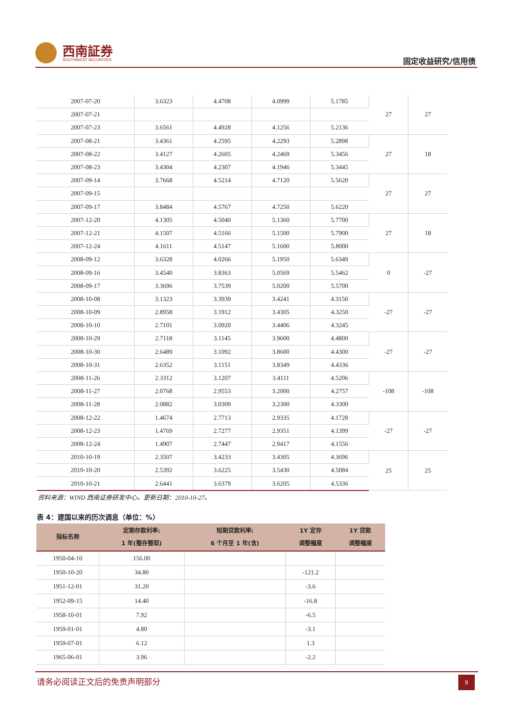西南証券
SOUTHWEST SECURITIES 固定收益研究/信用债
| 2007-07-20 | 3.6323 | 4.4708 | 4.0999 | 5.1785 | 27 | 27 |
| 2007-07-21 | | | | | | |
| 2007-07-23 | 3.6561 | 4.4928 | 4.1256 | 5.2136 | | |
| 2007-08-21 | 3.4361 | 4.2595 | 4.2293 | 5.2898 | 27 | 18 |
| 2007-08-22 | 3.4127 | 4.2605 | 4.2469 | 5.3456 | | |
| 2007-08-23 | 3.4304 | 4.2307 | 4.1946 | 5.3445 | | |
| 2007-09-14 | 3.7668 | 4.5214 | 4.7120 | 5.5620 | 27 | 27 |
| 2007-09-15 | | | | | | |
| 2007-09-17 | 3.8484 | 4.5767 | 4.7250 | 5.6220 | | |
| 2007-12-20 | 4.1305 | 4.5040 | 5.1360 | 5.7700 | 27 | 18 |
| 2007-12-21 | 4.1507 | 4.5166 | 5.1500 | 5.7900 | | |
| 2007-12-24 | 4.1611 | 4.5147 | 5.1600 | 5.8000 | | |
| 2008-09-12 | 3.6328 | 4.0266 | 5.1950 | 5.6349 | 0 | -27 |
| 2008-09-16 | 3.4540 | 3.8363 | 5.0569 | 5.5462 | | |
| 2008-09-17 | 3.3696 | 3.7539 | 5.0200 | 5.5700 | | |
| 2008-10-08 | 3.1323 | 3.3939 | 3.4241 | 4.3150 | -27 | -27 |
| 2008-10-09 | 2.8958 | 3.1912 | 3.4305 | 4.3250 | | |
| 2008-10-10 | 2.7101 | 3.0920 | 3.4406 | 4.3245 | | |
| 2008-10-29 | 2.7118 | 3.1145 | 3.9600 | 4.4800 | -27 | -27 |
| 2008-10-30 | 2.6489 | 3.1092 | 3.8600 | 4.4300 | | |
| 2008-10-31 | 2.6352 | 3.1151 | 3.8349 | 4.4336 | | |
| 2008-11-26 | 2.3312 | 3.1207 | 3.4111 | 4.5206 | -108 | -108 |
| 2008-11-27 | 2.0768 | 2.9553 | 3.2000 | 4.2757 | | |
| 2008-11-28 | 2.0882 | 3.0309 | 3.2300 | 4.3300 | | |
| 2008-12-22 | 1.4674 | 2.7713 | 2.9335 | 4.1728 | -27 | -27 |
| 2008-12-23 | 1.4769 | 2.7277 | 2.9351 | 4.1399 | | |
| 2008-12-24 | 1.4907 | 2.7447 | 2.9417 | 4.1556 | | |
| 2010-10-19 | 2.3507 | 3.4233 | 3.4305 | 4.3696 | 25 | 25 |
| 2010-10-20 | 2.5392 | 3.6225 | 3.5430 | 4.5084 | | |
| 2010-10-21 | 2.6441 | 3.6379 | 3.6205 | 4.5336 | | |
资料来源：WIND 西南证券研发中心。更新日期：2010-10-27。
表 4：建国以来的历次调息（单位：%）
| 指标名称 | 定期存款利率: 1 年(整存整取) | 短期贷款利率: 6 个月至 1 年(含) | 1Y 定存 调整幅度 | 1Y 贷款 调整幅度 |
| --- | --- | --- | --- | --- |
| 1950-04-10 | 156.00 | | | |
| 1950-10-20 | 34.80 | | -121.2 | |
| 1951-12-01 | 31.20 | | -3.6 | |
| 1952-09-15 | 14.40 | | -16.8 | |
| 1958-10-01 | 7.92 | | -6.5 | |
| 1959-01-01 | 4.80 | | -3.1 | |
| 1959-07-01 | 6.12 | | 1.3 | |
| 1965-06-01 | 3.96 | | -2.2 | |
请务必阅读正文后的免责声明部分 8